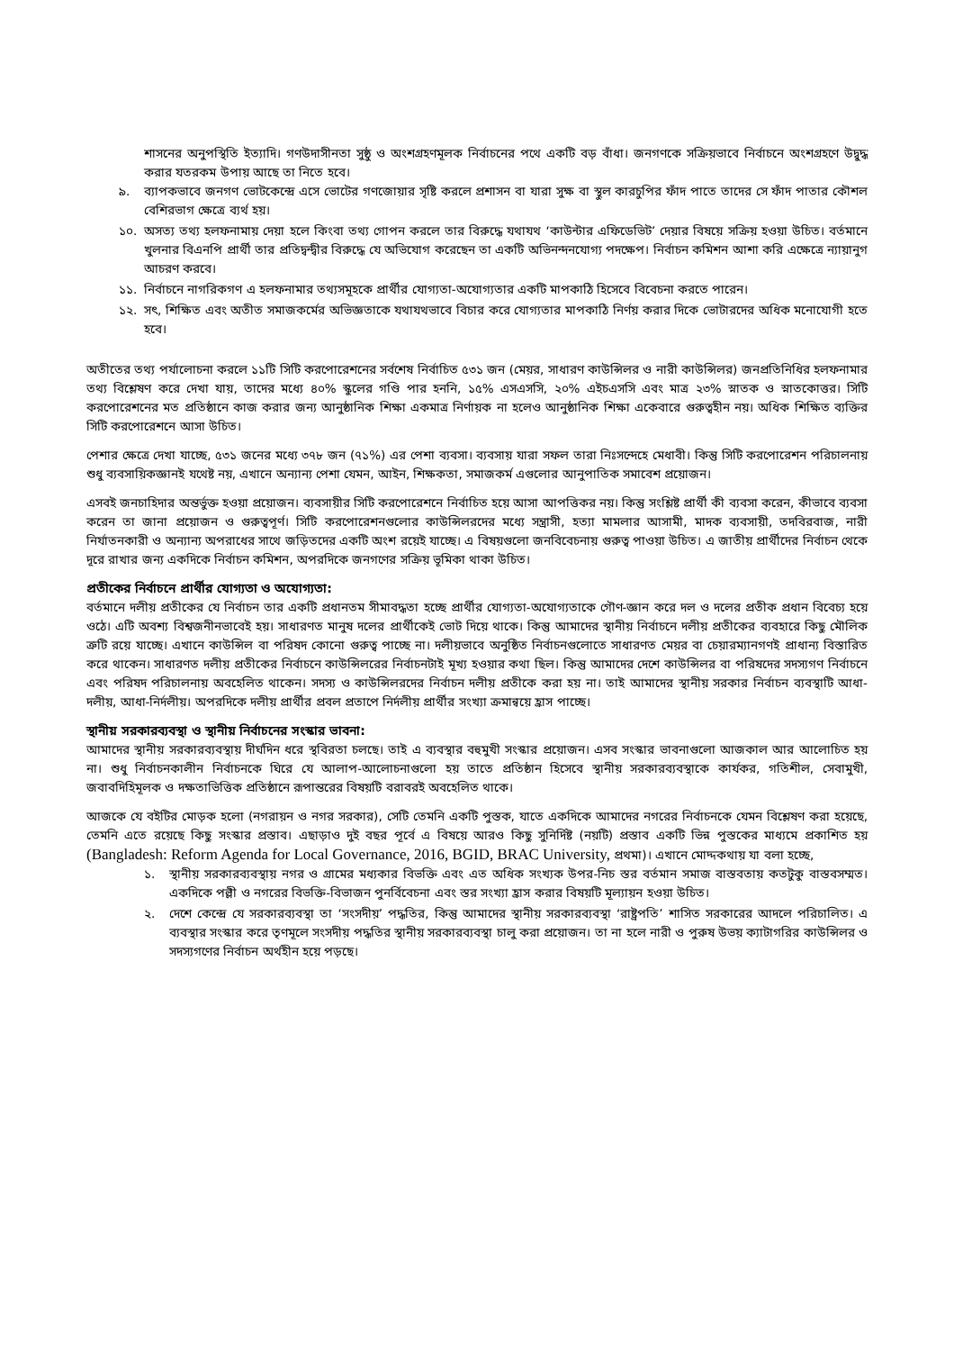শাসনের অনুপস্থিতি ইত্যাদি। গণউদাসীনতা সুষ্ঠু ও অংশগ্রহণমূলক নির্বাচনের পথে একটি বড় বাঁধা। জনগণকে সক্রিয়ভাবে নির্বাচনে অংশগ্রহণে উদ্বুদ্ধ করার যতরকম উপায় আছে তা নিতে হবে।
৯. ব্যাপকভাবে জনগণ ভোটকেন্দ্রে এসে ভোটের গণজোয়ার সৃষ্টি করলে প্রশাসন বা যারা সুক্ষ বা স্থুল কারচুপির ফাঁদ পাতে তাদের সে ফাঁদ পাতার কৌশল বেশিরভাগ ক্ষেত্রে ব্যর্থ হয়।
১০. অসত্য তথ্য হলফনামায় দেয়া হলে কিংবা তথ্য গোপন করলে তার বিরুদ্ধে যথাযথ ‘কাউন্টার এফিডেভিট’ দেয়ার বিষয়ে সক্রিয় হওয়া উচিত। বর্তমানে খুলনার বিএনপি প্রার্থী তার প্রতিদ্বন্দ্বীর বিরুদ্ধে যে অভিযোগ করেছেন তা একটি অভিনন্দনযোগ্য পদক্ষেপ। নির্বাচন কমিশন আশা করি এক্ষেত্রে ন্যায়ানুগ আচরণ করবে।
১১. নির্বাচনে নাগরিকগণ এ হলফনামার তথ্যসমূহকে প্রার্থীর যোগ্যতা-অযোগ্যতার একটি মাপকাঠি হিসেবে বিবেচনা করতে পারেন।
১২. সৎ, শিক্ষিত এবং অতীত সমাজকর্মের অভিজ্ঞতাকে যথাযথভাবে বিচার করে যোগ্যতার মাপকাঠি নির্ণয় করার দিকে ভোটারদের অধিক মনোযোগী হতে হবে।
অতীতের তথ্য পর্যালোচনা করলে ১১টি সিটি করপোরেশনের সর্বশেষ নির্বাচিত ৫৩১ জন (মেয়র, সাধারণ কাউন্সিলর ও নারী কাউন্সিলর) জনপ্রতিনিধির হলফনামার তথ্য বিশ্লেষণ করে দেখা যায়, তাদের মধ্যে ৪০% স্কুলের গণ্ডি পার হননি, ১৫% এসএসসি, ২০% এইচএসসি এবং মাত্র ২৩% স্নাতক ও স্নাতকোত্তর। সিটি করপোরেশনের মত প্রতিষ্ঠানে কাজ করার জন্য আনুষ্ঠানিক শিক্ষা একমাত্র নির্ণায়ক না হলেও আনুষ্ঠানিক শিক্ষা একেবারে গুরুত্বহীন নয়। অধিক শিক্ষিত ব্যক্তির সিটি করপোরেশনে আসা উচিত।
পেশার ক্ষেত্রে দেখা যাচ্ছে, ৫৩১ জনের মধ্যে ৩৭৮ জন (৭১%) এর পেশা ব্যবসা। ব্যবসায় যারা সফল তারা নিঃসন্দেহে মেধাবী। কিন্তু সিটি করপোরেশন পরিচালনায় শুধু ব্যবসায়িকজ্ঞানই যথেষ্ট নয়, এখানে অন্যান্য পেশা যেমন, আইন, শিক্ষকতা, সমাজকর্ম এগুলোর আনুপাতিক সমাবেশ প্রয়োজন।
এসবই জনচাহিদার অন্তর্ভুক্ত হওয়া প্রয়োজন। ব্যবসায়ীর সিটি করপোরেশনে নির্বাচিত হয়ে আসা আপত্তিকর নয়। কিন্তু সংশ্লিষ্ট প্রার্থী কী ব্যবসা করেন, কীভাবে ব্যবসা করেন তা জানা প্রয়োজন ও গুরুত্বপূর্ণ। সিটি করপোরেশনগুলোর কাউন্সিলরদের মধ্যে সন্ত্রাসী, হত্যা মামলার আসামী, মাদক ব্যবসায়ী, তদবিরবাজ, নারী নির্যাতনকারী ও অন্যান্য অপরাধের সাথে জড়িতদের একটি অংশ রয়েই যাচ্ছে। এ বিষয়গুলো জনবিবেচনায় গুরুত্ব পাওয়া উচিত। এ জাতীয় প্রার্থীদের নির্বাচন থেকে দূরে রাখার জন্য একদিকে নির্বাচন কমিশন, অপরদিকে জনগণের সক্রিয় ভূমিকা থাকা উচিত।
প্রতীকের নির্বাচনে প্রার্থীর যোগ্যতা ও অযোগ্যতা:
বর্তমানে দলীয় প্রতীকের যে নির্বাচন তার একটি প্রধানতম সীমাবদ্ধতা হচ্ছে প্রার্থীর যোগ্যতা-অযোগ্যতাকে গৌণ-জ্ঞান করে দল ও দলের প্রতীক প্রধান বিবেচ্য হয়ে ওঠে। এটি অবশ্য বিশ্বজনীনভাবেই হয়। সাধারণত মানুষ দলের প্রার্থীকেই ভোট দিয়ে থাকে। কিন্তু আমাদের স্থানীয় নির্বাচনে দলীয় প্রতীকের ব্যবহারে কিছু মৌলিক ত্রুটি রয়ে যাচ্ছে। এখানে কাউন্সিল বা পরিষদ কোনো গুরুত্ব পাচ্ছে না। দলীয়ভাবে অনুষ্ঠিত নির্বাচনগুলোতে সাধারণত মেয়র বা চেয়ারম্যানগণই প্রাধান্য বিস্তারিত করে থাকেন। সাধারণত দলীয় প্রতীকের নির্বাচনে কাউন্সিলরের নির্বাচনটাই মূখ্য হওয়ার কথা ছিল। কিন্তু আমাদের দেশে কাউন্সিলর বা পরিষদের সদস্যগণ নির্বাচনে এবং পরিষদ পরিচালনায় অবহেলিত থাকেন। সদস্য ও কাউন্সিলরদের নির্বাচন দলীয় প্রতীকে করা হয় না। তাই আমাদের স্থানীয় সরকার নির্বাচন ব্যবস্থাটি আধা-দলীয়, আধা-নির্দলীয়। অপরদিকে দলীয় প্রার্থীর প্রবল প্রতাপে নির্দলীয় প্রার্থীর সংখ্যা ক্রমান্বয়ে হ্রাস পাচ্ছে।
স্থানীয় সরকারব্যবস্থা ও স্থানীয় নির্বাচনের সংস্কার ভাবনা:
আমাদের স্থানীয় সরকারব্যবস্থায় দীর্ঘদিন ধরে স্থবিরতা চলছে। তাই এ ব্যবস্থার বহুমুখী সংস্কার প্রয়োজন। এসব সংস্কার ভাবনাগুলো আজকাল আর আলোচিত হয় না। শুধু নির্বাচনকালীন নির্বাচনকে ঘিরে যে আলাপ-আলোচনাগুলো হয় তাতে প্রতিষ্ঠান হিসেবে স্থানীয় সরকারব্যবস্থাকে কার্যকর, গতিশীল, সেবামুখী, জবাবদিহিমূলক ও দক্ষতাভিত্তিক প্রতিষ্ঠানে রূপান্তরের বিষয়টি বরাবরই অবহেলিত থাকে।
আজকে যে বইটির মোড়ক হলো (নগরায়ন ও নগর সরকার), সেটি তেমনি একটি পুস্তক, যাতে একদিকে আমাদের নগরের নির্বাচনকে যেমন বিশ্লেষণ করা হয়েছে, তেমনি এতে রয়েছে কিছু সংস্কার প্রস্তাব। এছাড়াও দুই বছর পূর্বে এ বিষয়ে আরও কিছু সুনির্দিষ্ট (নয়টি) প্রস্তাব একটি ভিন্ন পুস্তকের মাধ্যমে প্রকাশিত হয় (Bangladesh: Reform Agenda for Local Governance, 2016, BGID, BRAC University, প্রথমা)। এখানে মোদ্দকথায় যা বলা হচ্ছে,
১. স্থানীয় সরকারব্যবস্থায় নগর ও গ্রামের মধ্যকার বিভক্তি এবং এত অধিক সংখ্যক উপর-নিচ স্তর বর্তমান সমাজ বাস্তবতায় কতটুকু বাস্তবসম্মত। একদিকে পল্লী ও নগরের বিভক্তি-বিভাজন পুনর্বিবেচনা এবং স্তর সংখ্যা হ্রাস করার বিষয়টি মূল্যায়ন হওয়া উচিত।
২. দেশে কেন্দ্রে যে সরকারব্যবস্থা তা ‘সংসদীয়’ পদ্ধতির, কিন্তু আমাদের স্থানীয় সরকারব্যবস্থা ‘রাষ্ট্রপতি’ শাসিত সরকারের আদলে পরিচালিত। এ ব্যবস্থার সংস্কার করে তৃণমূলে সংসদীয় পদ্ধতির স্থানীয় সরকারব্যবস্থা চালু করা প্রয়োজন। তা না হলে নারী ও পুরুষ উভয় ক্যাটাগরির কাউন্সিলর ও সদস্যগণের নির্বাচন অর্থহীন হয়ে পড়ছে।